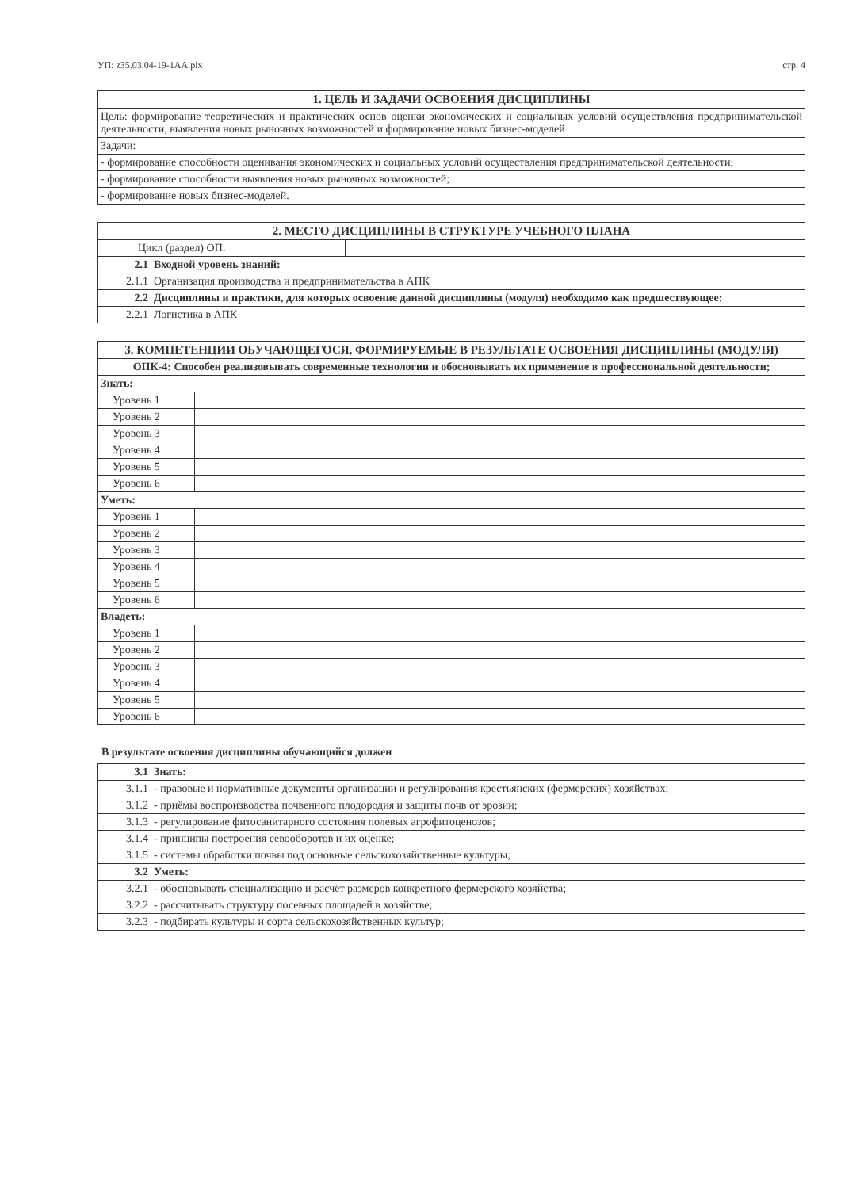УП: z35.03.04-19-1АА.plx стр. 4
| 1. ЦЕЛЬ И ЗАДАЧИ ОСВОЕНИЯ ДИСЦИПЛИНЫ |
| --- |
| Цель: формирование теоретических и практических основ оценки экономических и социальных условий осуществления предпринимательской деятельности, выявления новых рыночных возможностей и формирование новых бизнес-моделей |
| Задачи: |
| - формирование способности оценивания экономических и социальных условий осуществления предпринимательской деятельности; |
| - формирование способности выявления новых рыночных возможностей; |
| - формирование новых бизнес-моделей. |
| 2. МЕСТО ДИСЦИПЛИНЫ В СТРУКТУРЕ УЧЕБНОГО ПЛАНА | | |
| --- | --- | --- |
| Цикл (раздел) ОП: | | |
| 2.1 | Входной уровень знаний: | |
| 2.1.1 | Организация производства и предпринимательства в АПК | |
| 2.2 | Дисциплины и практики, для которых освоение данной дисциплины (модуля) необходимо как предшествующее: | |
| 2.2.1 | Логистика в АПК | |
| 3. КОМПЕТЕНЦИИ ОБУЧАЮЩЕГОСЯ, ФОРМИРУЕМЫЕ В РЕЗУЛЬТАТЕ ОСВОЕНИЯ ДИСЦИПЛИНЫ (МОДУЛЯ) | |
| --- | --- |
| ОПК-4: Способен реализовывать современные технологии и обосновывать их применение в профессиональной деятельности; | |
| Знать: | |
| Уровень 1 | |
| Уровень 2 | |
| Уровень 3 | |
| Уровень 4 | |
| Уровень 5 | |
| Уровень 6 | |
| Уметь: | |
| Уровень 1 | |
| Уровень 2 | |
| Уровень 3 | |
| Уровень 4 | |
| Уровень 5 | |
| Уровень 6 | |
| Владеть: | |
| Уровень 1 | |
| Уровень 2 | |
| Уровень 3 | |
| Уровень 4 | |
| Уровень 5 | |
| Уровень 6 | |
В результате освоения дисциплины обучающийся должен
| 3.1 | Знать: |
| 3.1.1 | - правовые и нормативные документы организации и регулирования крестьянских (фермерских) хозяйствах; |
| 3.1.2 | - приёмы воспроизводства почвенного плодородия и защиты почв от эрозии; |
| 3.1.3 | - регулирование фитосанитарного состояния полевых агрофитоценозов; |
| 3.1.4 | - принципы построения севооборотов и их оценке; |
| 3.1.5 | - системы обработки почвы под основные сельскохозяйственные культуры; |
| 3.2 | Уметь: |
| 3.2.1 | - обосновывать специализацию и расчёт размеров конкретного фермерского хозяйства; |
| 3.2.2 | - рассчитывать структуру посевных площадей в хозяйстве; |
| 3.2.3 | - подбирать культуры и сорта сельскохозяйственных культур; |